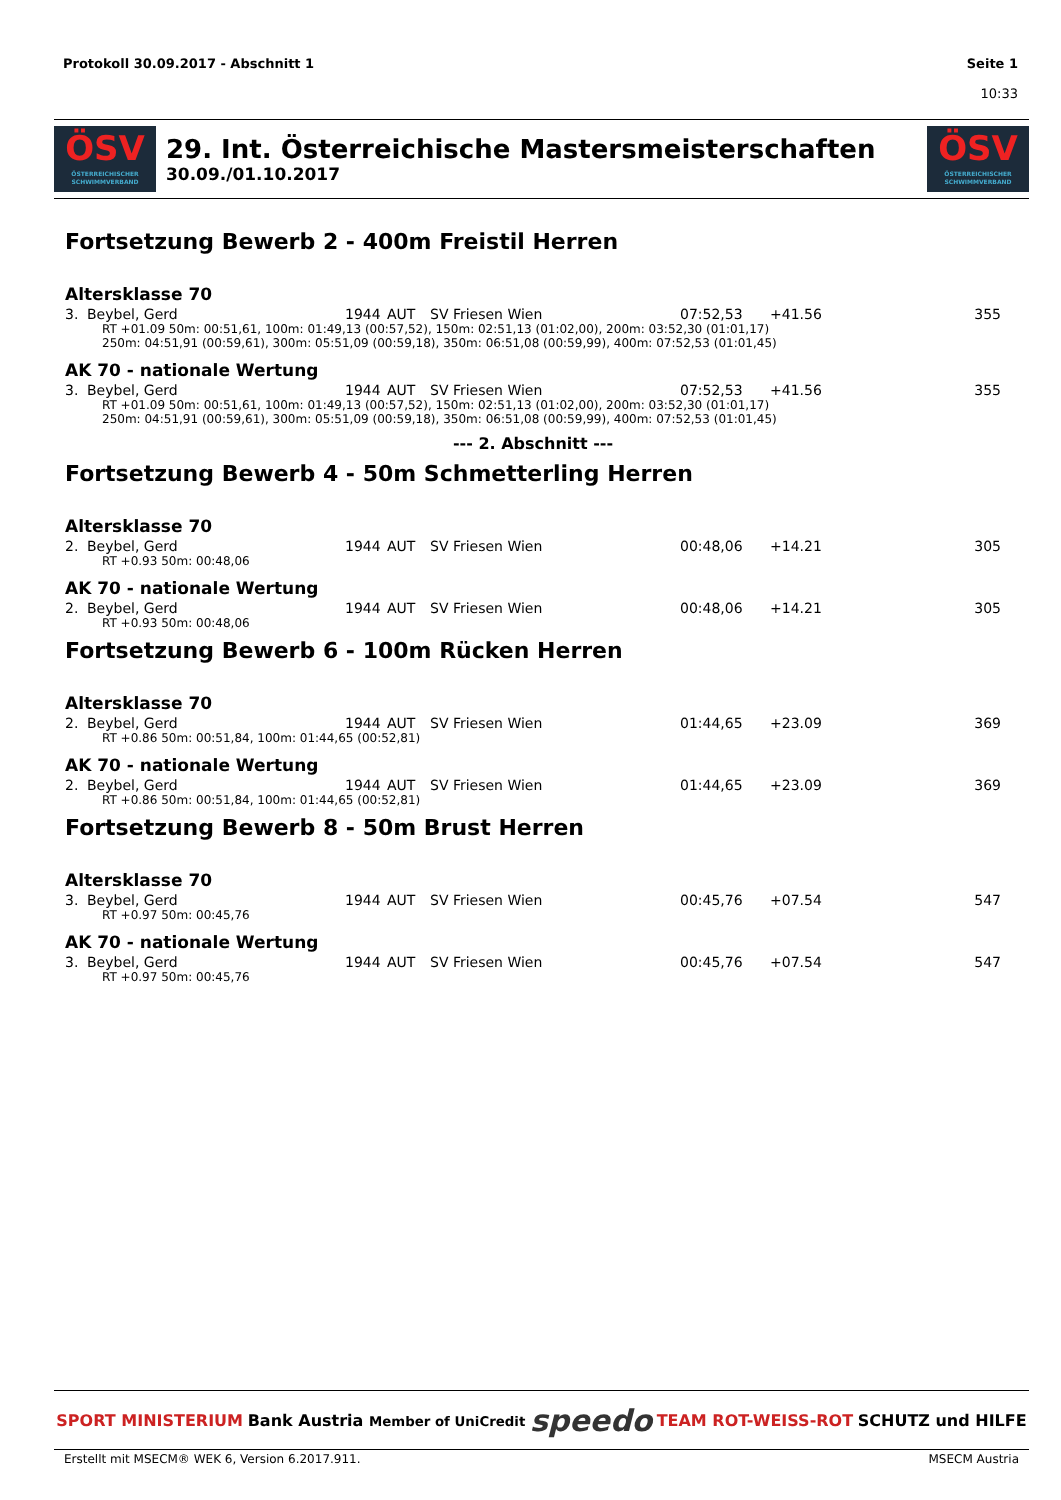Protokoll 30.09.2017 - Abschnitt 1
Seite 1
10:33
ÖSV
ÖSTERREICHISCHER SCHWIMMVERBAND
29. Int. Österreichische Mastersmeisterschaften
30.09./01.10.2017
ÖSV
ÖSTERREICHISCHER SCHWIMMVERBAND
Fortsetzung Bewerb 2 - 400m Freistil Herren
Altersklasse 70
| 3. | Beybel, Gerd | 1944 | AUT | SV Friesen Wien | 07:52,53 | +41.56 | 355 |
| RT +01.09 50m: 00:51,61, 100m: 01:49,13 (00:57,52), 150m: 02:51,13 (01:02,00), 200m: 03:52,30 (01:01,17) 250m: 04:51,91 (00:59,61), 300m: 05:51,09 (00:59,18), 350m: 06:51,08 (00:59,99), 400m: 07:52,53 (01:01,45) | | | | | | | |
AK 70 - nationale Wertung
| 3. | Beybel, Gerd | 1944 | AUT | SV Friesen Wien | 07:52,53 | +41.56 | 355 |
| RT +01.09 50m: 00:51,61, 100m: 01:49,13 (00:57,52), 150m: 02:51,13 (01:02,00), 200m: 03:52,30 (01:01,17) 250m: 04:51,91 (00:59,61), 300m: 05:51,09 (00:59,18), 350m: 06:51,08 (00:59,99), 400m: 07:52,53 (01:01,45) | | | | | | | |
--- 2. Abschnitt ---
Fortsetzung Bewerb 4 - 50m Schmetterling Herren
Altersklasse 70
| 2. | Beybel, Gerd | 1944 | AUT | SV Friesen Wien | 00:48,06 | +14.21 | 305 |
| RT +0.93 50m: 00:48,06 | | | | | | | |
AK 70 - nationale Wertung
| 2. | Beybel, Gerd | 1944 | AUT | SV Friesen Wien | 00:48,06 | +14.21 | 305 |
| RT +0.93 50m: 00:48,06 | | | | | | | |
Fortsetzung Bewerb 6 - 100m Rücken Herren
Altersklasse 70
| 2. | Beybel, Gerd | 1944 | AUT | SV Friesen Wien | 01:44,65 | +23.09 | 369 |
| RT +0.86 50m: 00:51,84, 100m: 01:44,65 (00:52,81) | | | | | | | |
AK 70 - nationale Wertung
| 2. | Beybel, Gerd | 1944 | AUT | SV Friesen Wien | 01:44,65 | +23.09 | 369 |
| RT +0.86 50m: 00:51,84, 100m: 01:44,65 (00:52,81) | | | | | | | |
Fortsetzung Bewerb 8 - 50m Brust Herren
Altersklasse 70
| 3. | Beybel, Gerd | 1944 | AUT | SV Friesen Wien | 00:45,76 | +07.54 | 547 |
| RT +0.97 50m: 00:45,76 | | | | | | | |
AK 70 - nationale Wertung
| 3. | Beybel, Gerd | 1944 | AUT | SV Friesen Wien | 00:45,76 | +07.54 | 547 |
| RT +0.97 50m: 00:45,76 | | | | | | | |
SPORT MINISTERIUM Bank Austria Member of UniCredit speedo TEAM ROT-WEISS-ROT SCHUTZ und HILFE
Erstellt mit MSECM® WEK 6, Version 6.2017.911. MSECM Austria